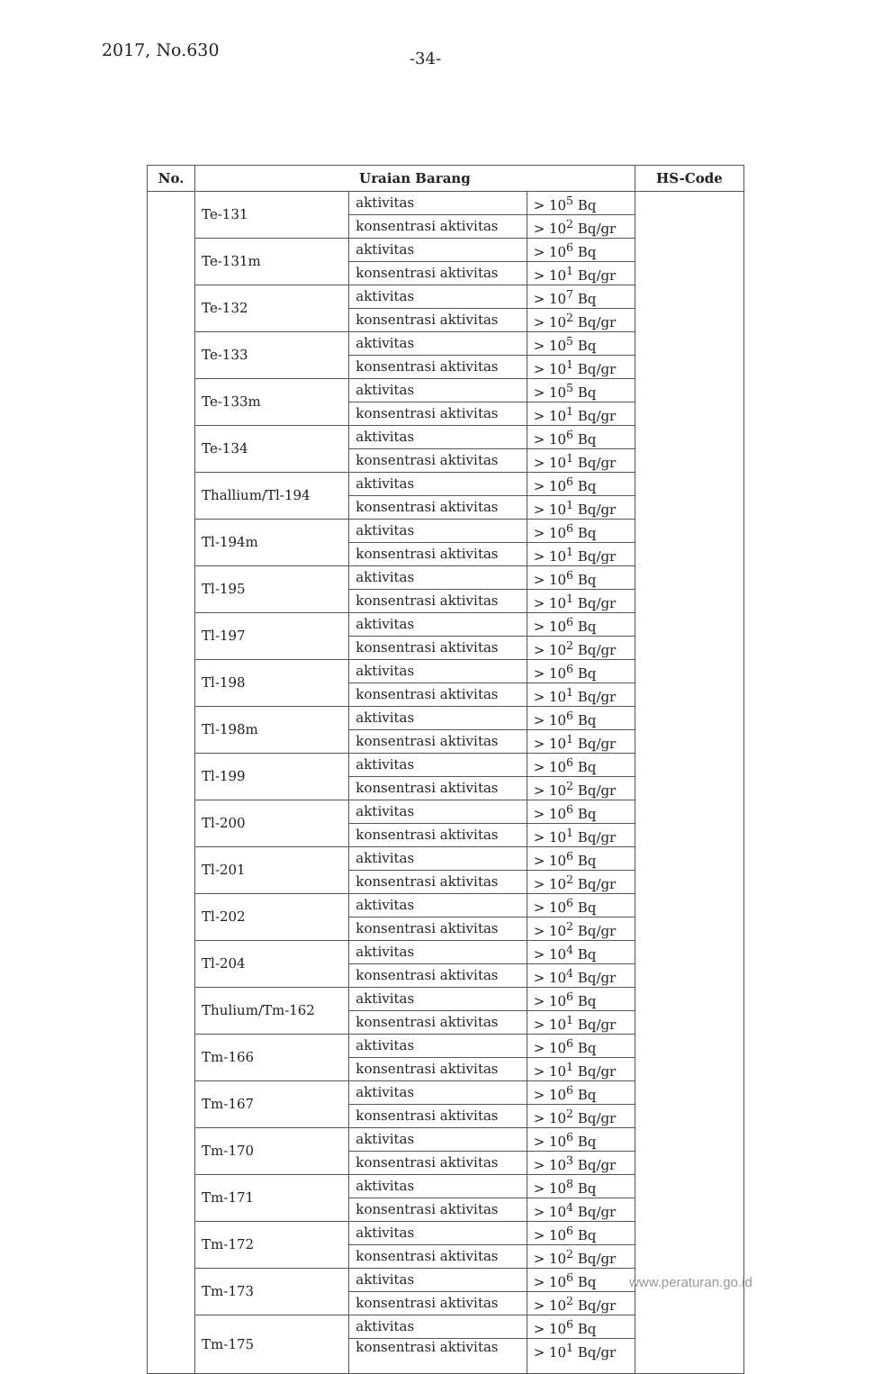2017, No.630 -34-
| No. | Uraian Barang | | | HS-Code |
| --- | --- | --- | --- | --- |
| | Te-131 | aktivitas | > 10<sup>5</sup> Bq | |
| | | konsentrasi aktivitas | > 10<sup>2</sup> Bq/gr | |
| | Te-131m | aktivitas | > 10<sup>6</sup> Bq | |
| | | konsentrasi aktivitas | > 10<sup>1</sup> Bq/gr | |
| | Te-132 | aktivitas | > 10<sup>7</sup> Bq | |
| | | konsentrasi aktivitas | > 10<sup>2</sup> Bq/gr | |
| | Te-133 | aktivitas | > 10<sup>5</sup> Bq | |
| | | konsentrasi aktivitas | > 10<sup>1</sup> Bq/gr | |
| | Te-133m | aktivitas | > 10<sup>5</sup> Bq | |
| | | konsentrasi aktivitas | > 10<sup>1</sup> Bq/gr | |
| | Te-134 | aktivitas | > 10<sup>6</sup> Bq | |
| | | konsentrasi aktivitas | > 10<sup>1</sup> Bq/gr | |
| | Thallium/Tl-194 | aktivitas | > 10<sup>6</sup> Bq | |
| | | konsentrasi aktivitas | > 10<sup>1</sup> Bq/gr | |
| | Tl-194m | aktivitas | > 10<sup>6</sup> Bq | |
| | | konsentrasi aktivitas | > 10<sup>1</sup> Bq/gr | |
| | Tl-195 | aktivitas | > 10<sup>6</sup> Bq | |
| | | konsentrasi aktivitas | > 10<sup>1</sup> Bq/gr | |
| | Tl-197 | aktivitas | > 10<sup>6</sup> Bq | |
| | | konsentrasi aktivitas | > 10<sup>2</sup> Bq/gr | |
| | Tl-198 | aktivitas | > 10<sup>6</sup> Bq | |
| | | konsentrasi aktivitas | > 10<sup>1</sup> Bq/gr | |
| | Tl-198m | aktivitas | > 10<sup>6</sup> Bq | |
| | | konsentrasi aktivitas | > 10<sup>1</sup> Bq/gr | |
| | Tl-199 | aktivitas | > 10<sup>6</sup> Bq | |
| | | konsentrasi aktivitas | > 10<sup>2</sup> Bq/gr | |
| | Tl-200 | aktivitas | > 10<sup>6</sup> Bq | |
| | | konsentrasi aktivitas | > 10<sup>1</sup> Bq/gr | |
| | Tl-201 | aktivitas | > 10<sup>6</sup> Bq | |
| | | konsentrasi aktivitas | > 10<sup>2</sup> Bq/gr | |
| | Tl-202 | aktivitas | > 10<sup>6</sup> Bq | |
| | | konsentrasi aktivitas | > 10<sup>2</sup> Bq/gr | |
| | Tl-204 | aktivitas | > 10<sup>4</sup> Bq | |
| | | konsentrasi aktivitas | > 10<sup>4</sup> Bq/gr | |
| | Thulium/Tm-162 | aktivitas | > 10<sup>6</sup> Bq | |
| | | konsentrasi aktivitas | > 10<sup>1</sup> Bq/gr | |
| | Tm-166 | aktivitas | > 10<sup>6</sup> Bq | |
| | | konsentrasi aktivitas | > 10<sup>1</sup> Bq/gr | |
| | Tm-167 | aktivitas | > 10<sup>6</sup> Bq | |
| | | konsentrasi aktivitas | > 10<sup>2</sup> Bq/gr | |
| | Tm-170 | aktivitas | > 10<sup>6</sup> Bq | |
| | | konsentrasi aktivitas | > 10<sup>3</sup> Bq/gr | |
| | Tm-171 | aktivitas | > 10<sup>8</sup> Bq | |
| | | konsentrasi aktivitas | > 10<sup>4</sup> Bq/gr | |
| | Tm-172 | aktivitas | > 10<sup>6</sup> Bq | |
| | | konsentrasi aktivitas | > 10<sup>2</sup> Bq/gr | |
| | Tm-173 | aktivitas | > 10<sup>6</sup> Bq | |
| | | konsentrasi aktivitas | > 10<sup>2</sup> Bq/gr | |
| | Tm-175 | aktivitas | > 10<sup>6</sup> Bq | |
| | | konsentrasi aktivitas | > 10<sup>1</sup> Bq/gr | |
www.peraturan.go.id